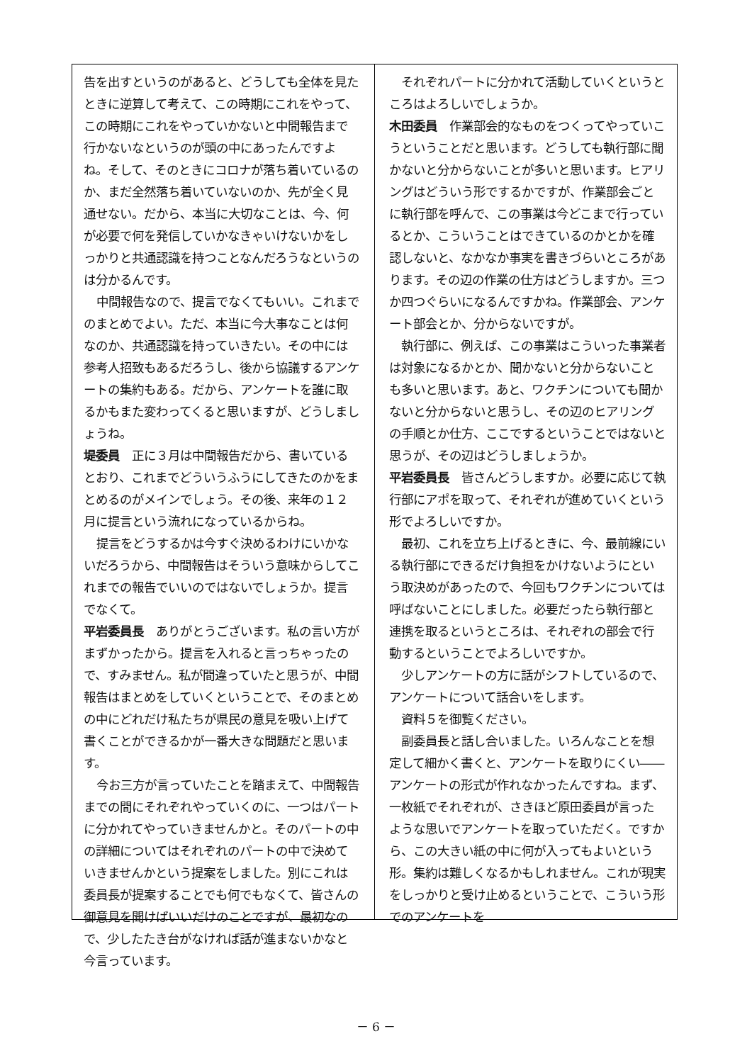告を出すというのがあると、どうしても全体を見たときに逆算して考えて、この時期にこれをやって、この時期にこれをやっていかないと中間報告まで行かないなというのが頭の中にあったんですよね。そして、そのときにコロナが落ち着いているのか、まだ全然落ち着いていないのか、先が全く見通せない。だから、本当に大切なことは、今、何が必要で何を発信していかなきゃいけないかをしっかりと共通認識を持つことなんだろうなというのは分かるんです。
中間報告なので、提言でなくてもいい。これまでのまとめでよい。ただ、本当に今大事なことは何なのか、共通認識を持っていきたい。その中には参考人招致もあるだろうし、後から協議するアンケートの集約もある。だから、アンケートを誰に取るかもまた変わってくると思いますが、どうしましょうね。
堤委員　正に３月は中間報告だから、書いているとおり、これまでどういうふうにしてきたのかをまとめるのがメインでしょう。その後、来年の１２月に提言という流れになっているからね。
提言をどうするかは今すぐ決めるわけにいかないだろうから、中間報告はそういう意味からしてこれまでの報告でいいのではないでしょうか。提言でなくて。
平岩委員長　ありがとうございます。私の言い方がまずかったから。提言を入れると言っちゃったので、すみません。私が間違っていたと思うが、中間報告はまとめをしていくということで、そのまとめの中にどれだけ私たちが県民の意見を吸い上げて書くことができるかが一番大きな問題だと思います。
今お三方が言っていたことを踏まえて、中間報告までの間にそれぞれやっていくのに、一つはパートに分かれてやっていきませんかと。そのパートの中の詳細についてはそれぞれのパートの中で決めていきませんかという提案をしました。別にこれは委員長が提案することでも何でもなくて、皆さんの御意見を聞けばいいだけのことですが、最初なので、少したたき台がなければ話が進まないかなと今言っています。
それぞれパートに分かれて活動していくというところはよろしいでしょうか。
木田委員　作業部会的なものをつくってやっていこうということだと思います。どうしても執行部に聞かないと分からないことが多いと思います。ヒアリングはどういう形でするかですが、作業部会ごとに執行部を呼んで、この事業は今どこまで行っているとか、こういうことはできているのかとかを確認しないと、なかなか事実を書きづらいところがあります。その辺の作業の仕方はどうしますか。三つか四つぐらいになるんですかね。作業部会、アンケート部会とか、分からないですが。
執行部に、例えば、この事業はこういった事業者は対象になるかとか、聞かないと分からないことも多いと思います。あと、ワクチンについても聞かないと分からないと思うし、その辺のヒアリングの手順とか仕方、ここでするということではないと思うが、その辺はどうしましょうか。
平岩委員長　皆さんどうしますか。必要に応じて執行部にアポを取って、それぞれが進めていくという形でよろしいですか。
最初、これを立ち上げるときに、今、最前線にいる執行部にできるだけ負担をかけないようにという取決めがあったので、今回もワクチンについては呼ばないことにしました。必要だったら執行部と連携を取るというところは、それぞれの部会で行動するということでよろしいですか。
少しアンケートの方に話がシフトしているので、アンケートについて話合いをします。
資料５を御覧ください。
副委員長と話し合いました。いろんなことを想定して細かく書くと、アンケートを取りにくい――アンケートの形式が作れなかったんですね。まず、一枚紙でそれぞれが、さきほど原田委員が言ったような思いでアンケートを取っていただく。ですから、この大きい紙の中に何が入ってもよいという形。集約は難しくなるかもしれません。これが現実をしっかりと受け止めるということで、こういう形でのアンケートを
－ 6 －